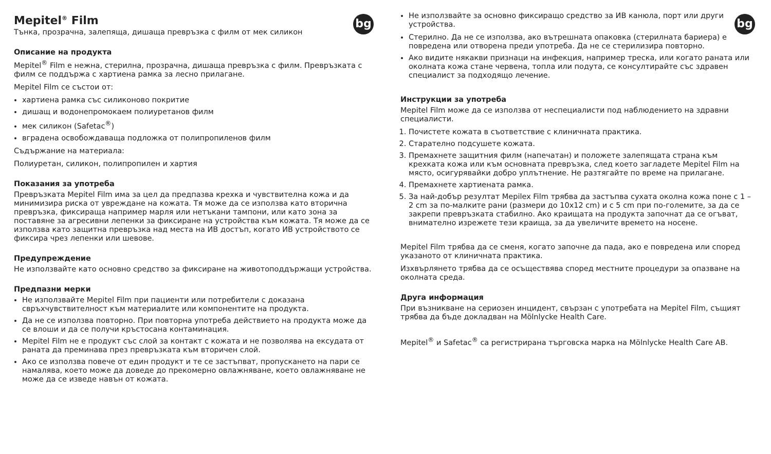bg
Mepitel<sup>®</sup> Film
Тънка, прозрачна, залепяща, дишаща превръзка с филм от мек силикон
Описание на продукта
Mepitel<sup>®</sup> Film е нежна, стерилна, прозрачна, дишаща превръзка с филм. Превръзката с филм се поддържа с хартиена рамка за лесно прилагане.
Mepitel Film се състои от:
хартиена рамка със силиконово покритие
дишащ и водонепромокаем полиуретанов филм
мек силикон (Safetac<sup>®</sup>)
вградена освобождаваща подложка от полипропиленов филм
Съдържание на материала:
Полиуретан, силикон, полипропилен и хартия
Показания за употреба
Превръзката Mepitel Film има за цел да предпазва крехка и чувствителна кожа и да минимизира риска от увреждане на кожата. Тя може да се използва като вторична превръзка, фиксираща например марля или нетъкани тампони, или като зона за поставяне за агресивни лепенки за фиксиране на устройства към кожата. Тя може да се използва като защитна превръзка над места на ИВ достъп, когато ИВ устройството се фиксира чрез лепенки или шевове.
Предупреждение
Не използвайте като основно средство за фиксиране на животоподдържащи устройства.
Предпазни мерки
Не използвайте Mepitel Film при пациенти или потребители с доказана свръхчувствителност към материалите или компонентите на продукта.
Да не се използва повторно. При повторна употреба действието на продукта може да се влоши и да се получи кръстосана контаминация.
Mepitel Film не е продукт със слой за контакт с кожата и не позволява на ексудата от раната да преминава през превръзката към вторичен слой.
Ако се използва повече от един продукт и те се застъпват, пропускането на пари се намалява, което може да доведе до прекомерно овлажняване, което овлажняване не може да се изведе навън от кожата.
bg
Не използвайте за основно фиксиращо средство за ИВ канюла, порт или други устройства.
Стерилно. Да не се използва, ако вътрешната опаковка (стерилната бариера) е повредена или отворена преди употреба. Да не се стерилизира повторно.
Ако видите някакви признаци на инфекция, например треска, или когато раната или околната кожа стане червена, топла или подута, се консултирайте със здравен специалист за подходящо лечение.
Инструкции за употреба
Mepitel Film може да се използва от неспециалисти под наблюдението на здравни специалисти.
1. Почистете кожата в съответствие с клиничната практика.
2. Старателно подсушете кожата.
3. Премахнете защитния филм (напечатан) и положете залепящата страна към крехката кожа или към основната превръзка, след което загладете Mepitel Film на място, осигурявайки добро уплътнение. Не разтягайте по време на прилагане.
4. Премахнете хартиената рамка.
5. За най-добър резултат Mepilex Film трябва да застъпва сухата околна кожа поне с 1 – 2 cm за по-малките рани (размери до 10x12 cm) и с 5 cm при по-големите, за да се закрепи превръзката стабилно. Ако краищата на продукта започнат да се огъват, внимателно изрежете тези краища, за да увеличите времето на носене.
Mepitel Film трябва да се сменя, когато започне да пада, ако е повредена или според указаното от клиничната практика.
Изхвърлянето трябва да се осъществява според местните процедури за опазване на околната среда.
Друга информация
При възникване на сериозен инцидент, свързан с употребата на Mepitel Film, същият трябва да бъде докладван на Mölnlycke Health Care.
Mepitel<sup>®</sup> и Safetac<sup>®</sup> са регистрирана търговска марка на Mölnlycke Health Care AB.